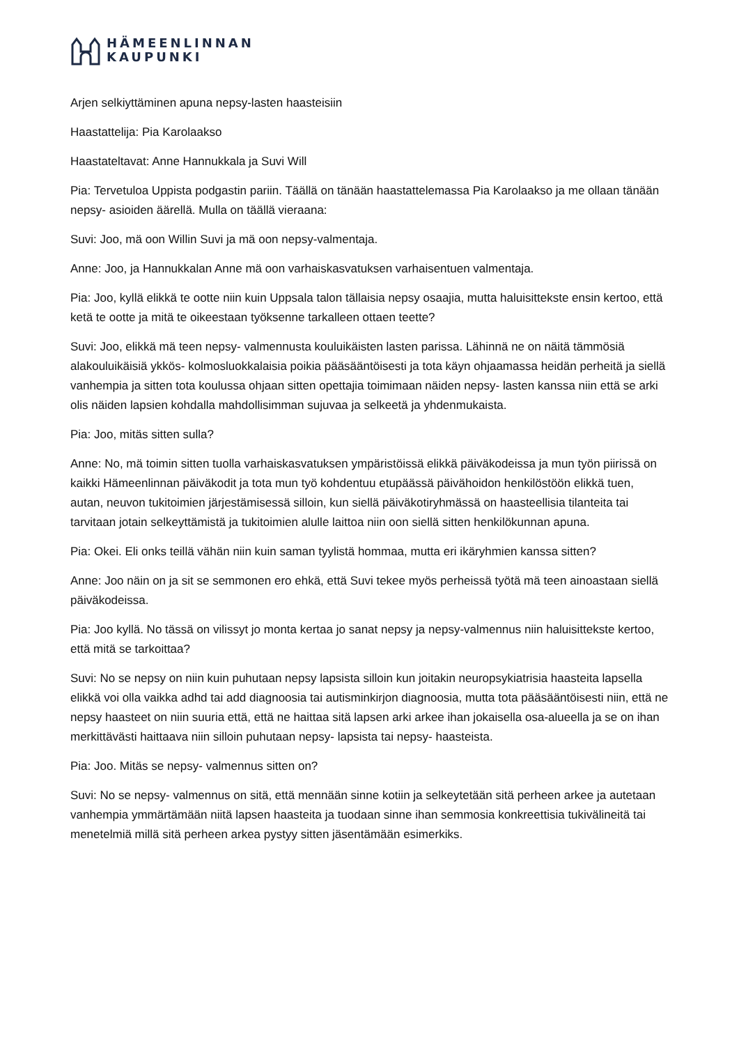HÄMEENLINNAN
KAUPUNKI
Arjen selkiyttäminen apuna nepsy-lasten haasteisiin
Haastattelija: Pia Karolaakso
Haastateltavat: Anne Hannukkala ja Suvi Will
Pia: Tervetuloa Uppista podgastin pariin. Täällä on tänään haastattelemassa Pia Karolaakso ja me ollaan tänään nepsy- asioiden äärellä. Mulla on täällä vieraana:
Suvi: Joo, mä oon Willin Suvi ja mä oon nepsy-valmentaja.
Anne: Joo, ja Hannukkalan Anne mä oon varhaiskasvatuksen varhaisentuen valmentaja.
Pia: Joo, kyllä elikkä te ootte niin kuin Uppsala talon tällaisia nepsy osaajia, mutta haluisittekste ensin kertoo, että ketä te ootte ja mitä te oikeestaan työksenne tarkalleen ottaen teette?
Suvi: Joo, elikkä mä teen nepsy- valmennusta kouluikäisten lasten parissa. Lähinnä ne on näitä tämmösiä alakouluikäisiä ykkös- kolmosluokkalaisia poikia pääsääntöisesti ja tota käyn ohjaamassa heidän perheitä ja siellä vanhempia ja sitten tota koulussa ohjaan sitten opettajia toimimaan näiden nepsy- lasten kanssa niin että se arki olis näiden lapsien kohdalla mahdollisimman sujuvaa ja selkeetä ja yhdenmukaista.
Pia: Joo, mitäs sitten sulla?
Anne: No, mä toimin sitten tuolla varhaiskasvatuksen ympäristöissä elikkä päiväkodeissa ja mun työn piirissä on kaikki Hämeenlinnan päiväkodit ja tota mun työ kohdentuu etupäässä päivähoidon henkilöstöön elikkä tuen, autan, neuvon tukitoimien järjestämisessä silloin, kun siellä päiväkotiryhmässä on haasteellisia tilanteita tai tarvitaan jotain selkeyttämistä ja tukitoimien alulle laittoa niin oon siellä sitten henkilökunnan apuna.
Pia: Okei. Eli onks teillä vähän niin kuin saman tyylistä hommaa, mutta eri ikäryhmien kanssa sitten?
Anne: Joo näin on ja sit se semmonen ero ehkä, että Suvi tekee myös perheissä työtä mä teen ainoastaan siellä päiväkodeissa.
Pia: Joo kyllä. No tässä on vilissyt jo monta kertaa jo sanat nepsy ja nepsy-valmennus niin haluisittekste kertoo, että mitä se tarkoittaa?
Suvi: No se nepsy on niin kuin puhutaan nepsy lapsista silloin kun joitakin neuropsykiatrisia haasteita lapsella elikkä voi olla vaikka adhd tai add diagnoosia tai autisminkirjon diagnoosia, mutta tota pääsääntöisesti niin, että ne nepsy haasteet on niin suuria että, että ne haittaa sitä lapsen arki arkee ihan jokaisella osa-alueella ja se on ihan merkittävästi haittaava niin silloin puhutaan nepsy- lapsista tai nepsy- haasteista.
Pia: Joo. Mitäs se nepsy- valmennus sitten on?
Suvi: No se nepsy- valmennus on sitä, että mennään sinne kotiin ja selkeytetään sitä perheen arkee ja autetaan vanhempia ymmärtämään niitä lapsen haasteita ja tuodaan sinne ihan semmosia konkreettisia tukivälineitä tai menetelmiä millä sitä perheen arkea pystyy sitten jäsentämään esimerkiks.